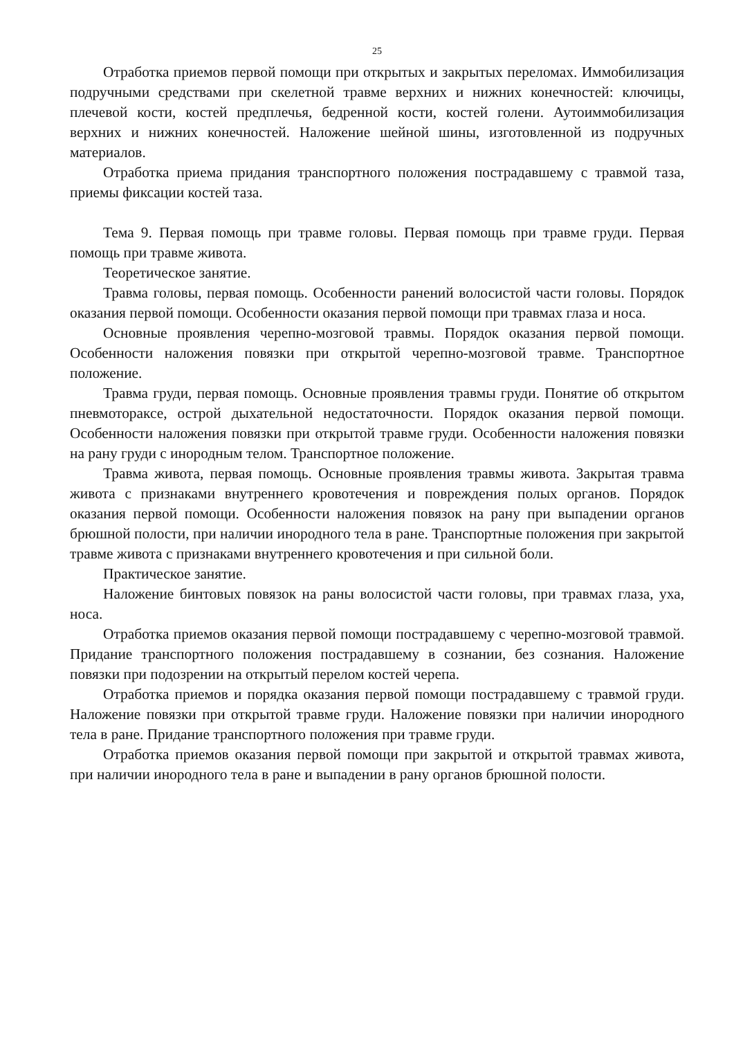25
Отработка приемов первой помощи при открытых и закрытых переломах. Иммобилизация подручными средствами при скелетной травме верхних и нижних конечностей: ключицы, плечевой кости, костей предплечья, бедренной кости, костей голени. Аутоиммобилизация верхних и нижних конечностей. Наложение шейной шины, изготовленной из подручных материалов.
Отработка приема придания транспортного положения пострадавшему с травмой таза, приемы фиксации костей таза.
Тема 9. Первая помощь при травме головы. Первая помощь при травме груди. Первая помощь при травме живота.
Теоретическое занятие.
Травма головы, первая помощь. Особенности ранений волосистой части головы. Порядок оказания первой помощи. Особенности оказания первой помощи при травмах глаза и носа.
Основные проявления черепно-мозговой травмы. Порядок оказания первой помощи. Особенности наложения повязки при открытой черепно-мозговой травме. Транспортное положение.
Травма груди, первая помощь. Основные проявления травмы груди. Понятие об открытом пневмотораксе, острой дыхательной недостаточности. Порядок оказания первой помощи. Особенности наложения повязки при открытой травме груди. Особенности наложения повязки на рану груди с инородным телом. Транспортное положение.
Травма живота, первая помощь. Основные проявления травмы живота. Закрытая травма живота с признаками внутреннего кровотечения и повреждения полых органов. Порядок оказания первой помощи. Особенности наложения повязок на рану при выпадении органов брюшной полости, при наличии инородного тела в ране. Транспортные положения при закрытой травме живота с признаками внутреннего кровотечения и при сильной боли.
Практическое занятие.
Наложение бинтовых повязок на раны волосистой части головы, при травмах глаза, уха, носа.
Отработка приемов оказания первой помощи пострадавшему с черепно-мозговой травмой. Придание транспортного положения пострадавшему в сознании, без сознания. Наложение повязки при подозрении на открытый перелом костей черепа.
Отработка приемов и порядка оказания первой помощи пострадавшему с травмой груди. Наложение повязки при открытой травме груди. Наложение повязки при наличии инородного тела в ране. Придание транспортного положения при травме груди.
Отработка приемов оказания первой помощи при закрытой и открытой травмах живота, при наличии инородного тела в ране и выпадении в рану органов брюшной полости.